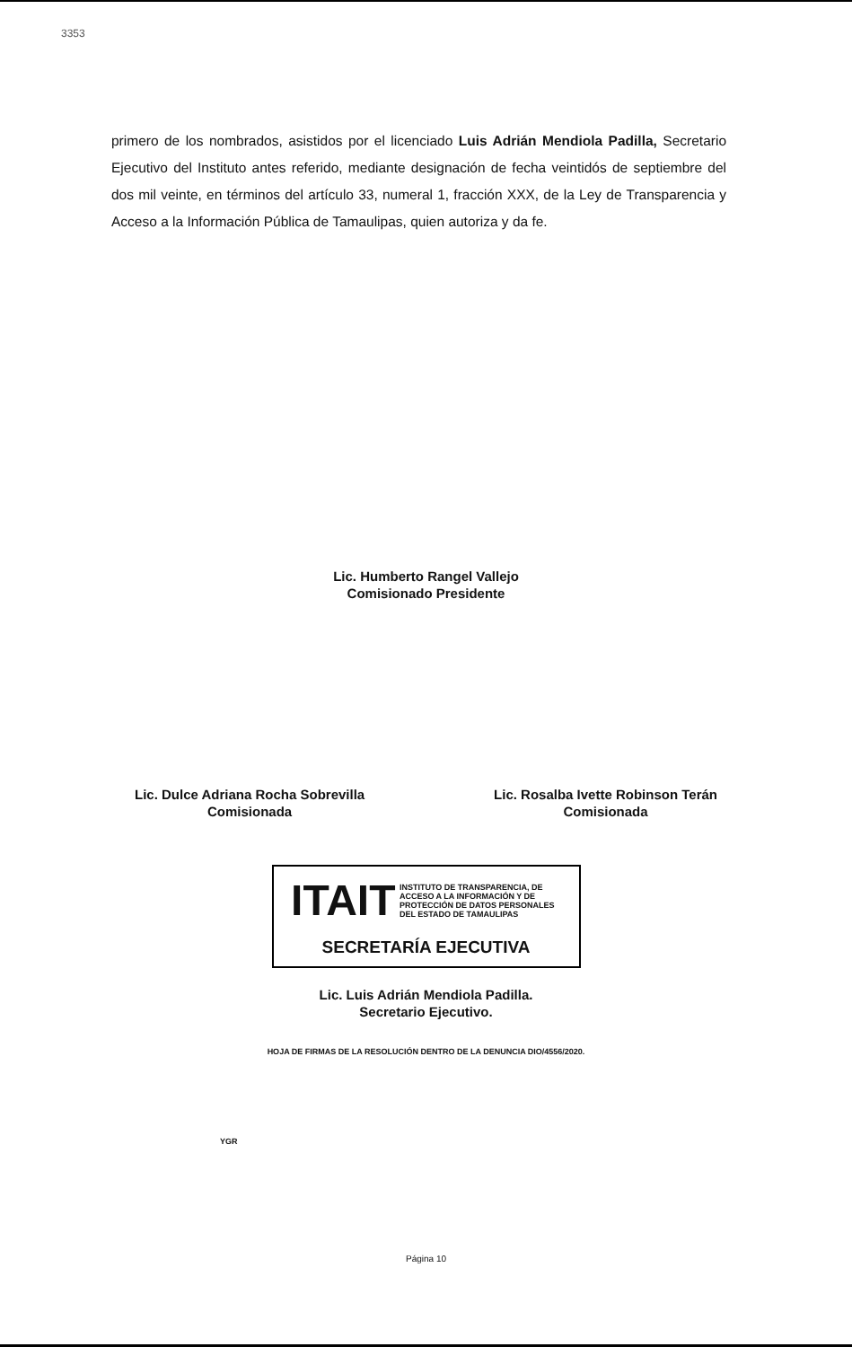3353
primero de los nombrados, asistidos por el licenciado Luis Adrián Mendiola Padilla, Secretario Ejecutivo del Instituto antes referido, mediante designación de fecha veintidós de septiembre del dos mil veinte, en términos del artículo 33, numeral 1, fracción XXX, de la Ley de Transparencia y Acceso a la Información Pública de Tamaulipas, quien autoriza y da fe.
Lic. Humberto Rangel Vallejo
Comisionado Presidente
Lic. Dulce Adriana Rocha Sobrevilla
Comisionada
Lic. Rosalba Ivette Robinson Terán
Comisionada
ITAIT INSTITUTO DE TRANSPARENCIA, DE ACCESO A LA INFORMACIÓN Y DE PROTECCIÓN DE DATOS PERSONALES DEL ESTADO DE TAMAULIPAS
SECRETARÍA EJECUTIVA
Lic. Luis Adrián Mendiola Padilla.
Secretario Ejecutivo.
HOJA DE FIRMAS DE LA RESOLUCIÓN DENTRO DE LA DENUNCIA DIO/4556/2020.
YGR
Página 10